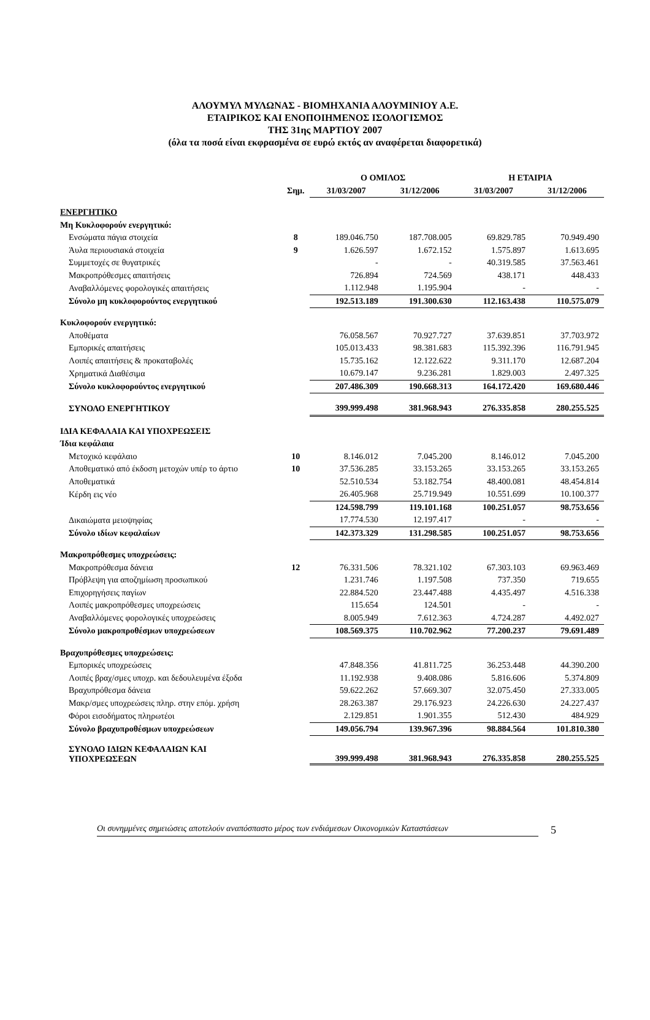ΑΛΟΥΜΥΛ ΜΥΛΩΝΑΣ - ΒΙΟΜΗΧΑΝΙΑ ΑΛΟΥΜΙΝΙΟΥ Α.Ε.
ΕΤΑΙΡΙΚΟΣ ΚΑΙ ΕΝΟΠΟΙΗΜΕΝΟΣ ΙΣΟΛΟΓΙΣΜΟΣ
ΤΗΣ 31ης ΜΑΡΤΙΟΥ 2007
(όλα τα ποσά είναι εκφρασμένα σε ευρώ εκτός αν αναφέρεται διαφορετικά)
| | | Ο ΟΜΙΛΟΣ | | Η ΕΤΑΙΡΙΑ | |
| --- | --- | --- | --- | --- | --- |
| | Σημ. | 31/03/2007 | 31/12/2006 | 31/03/2007 | 31/12/2006 |
| ΕΝΕΡΓΗΤΙΚΟ | | | | | |
| Μη Κυκλοφορούν ενεργητικό: | | | | | |
| Ενσώματα πάγια στοιχεία | 8 | 189.046.750 | 187.708.005 | 69.829.785 | 70.949.490 |
| Άυλα περιουσιακά στοιχεία | 9 | 1.626.597 | 1.672.152 | 1.575.897 | 1.613.695 |
| Συμμετοχές σε θυγατρικές | | - | - | 40.319.585 | 37.563.461 |
| Μακροπρόθεσμες απαιτήσεις | | 726.894 | 724.569 | 438.171 | 448.433 |
| Αναβαλλόμενες φορολογικές απαιτήσεις | | 1.112.948 | 1.195.904 | - | - |
| Σύνολο μη κυκλοφορούντος ενεργητικού | | 192.513.189 | 191.300.630 | 112.163.438 | 110.575.079 |
| Κυκλοφορούν ενεργητικό: | | | | | |
| Αποθέματα | | 76.058.567 | 70.927.727 | 37.639.851 | 37.703.972 |
| Εμπορικές απαιτήσεις | | 105.013.433 | 98.381.683 | 115.392.396 | 116.791.945 |
| Λοιπές απαιτήσεις & προκαταβολές | | 15.735.162 | 12.122.622 | 9.311.170 | 12.687.204 |
| Χρηματικά Διαθέσιμα | | 10.679.147 | 9.236.281 | 1.829.003 | 2.497.325 |
| Σύνολο κυκλοφορούντος ενεργητικού | | 207.486.309 | 190.668.313 | 164.172.420 | 169.680.446 |
| ΣΥΝΟΛΟ ΕΝΕΡΓΗΤΙΚΟΥ | | 399.999.498 | 381.968.943 | 276.335.858 | 280.255.525 |
| ΙΔΙΑ ΚΕΦΑΛΑΙΑ ΚΑΙ ΥΠΟΧΡΕΩΣΕΙΣ | | | | | |
| Ίδια κεφάλαια | | | | | |
| Μετοχικό κεφάλαιο | 10 | 8.146.012 | 7.045.200 | 8.146.012 | 7.045.200 |
| Αποθεματικό από έκδοση μετοχών υπέρ το άρτιο | 10 | 37.536.285 | 33.153.265 | 33.153.265 | 33.153.265 |
| Αποθεματικά | | 52.510.534 | 53.182.754 | 48.400.081 | 48.454.814 |
| Κέρδη εις νέο | | 26.405.968 | 25.719.949 | 10.551.699 | 10.100.377 |
| | | 124.598.799 | 119.101.168 | 100.251.057 | 98.753.656 |
| Δικαιώματα μειοψηφίας | | 17.774.530 | 12.197.417 | - | - |
| Σύνολο ιδίων κεφαλαίων | | 142.373.329 | 131.298.585 | 100.251.057 | 98.753.656 |
| Μακροπρόθεσμες υποχρεώσεις: | | | | | |
| Μακροπρόθεσμα δάνεια | 12 | 76.331.506 | 78.321.102 | 67.303.103 | 69.963.469 |
| Πρόβλεψη για αποζημίωση προσωπικού | | 1.231.746 | 1.197.508 | 737.350 | 719.655 |
| Επιχορηγήσεις παγίων | | 22.884.520 | 23.447.488 | 4.435.497 | 4.516.338 |
| Λοιπές μακροπρόθεσμες υποχρεώσεις | | 115.654 | 124.501 | - | - |
| Αναβαλλόμενες φορολογικές υποχρεώσεις | | 8.005.949 | 7.612.363 | 4.724.287 | 4.492.027 |
| Σύνολο μακροπροθέσμων υποχρεώσεων | | 108.569.375 | 110.702.962 | 77.200.237 | 79.691.489 |
| Βραχυπρόθεσμες υποχρεώσεις: | | | | | |
| Εμπορικές υποχρεώσεις | | 47.848.356 | 41.811.725 | 36.253.448 | 44.390.200 |
| Λοιπές βραχ/σμες υποχρ. και δεδουλευμένα έξοδα | | 11.192.938 | 9.408.086 | 5.816.606 | 5.374.809 |
| Βραχυπρόθεσμα δάνεια | | 59.622.262 | 57.669.307 | 32.075.450 | 27.333.005 |
| Μακρ/σμες υποχρεώσεις πληρ. στην επόμ. χρήση | | 28.263.387 | 29.176.923 | 24.226.630 | 24.227.437 |
| Φόροι εισοδήματος πληρωτέοι | | 2.129.851 | 1.901.355 | 512.430 | 484.929 |
| Σύνολο βραχυπροθέσμων υποχρεώσεων | | 149.056.794 | 139.967.396 | 98.884.564 | 101.810.380 |
| ΣΥΝΟΛΟ ΙΔΙΩΝ ΚΕΦΑΛΑΙΩΝ ΚΑΙ ΥΠΟΧΡΕΩΣΕΩΝ | | 399.999.498 | 381.968.943 | 276.335.858 | 280.255.525 |
Οι συνημμένες σημειώσεις αποτελούν αναπόσπαστο μέρος των ενδιάμεσων Οικονομικών Καταστάσεων 5